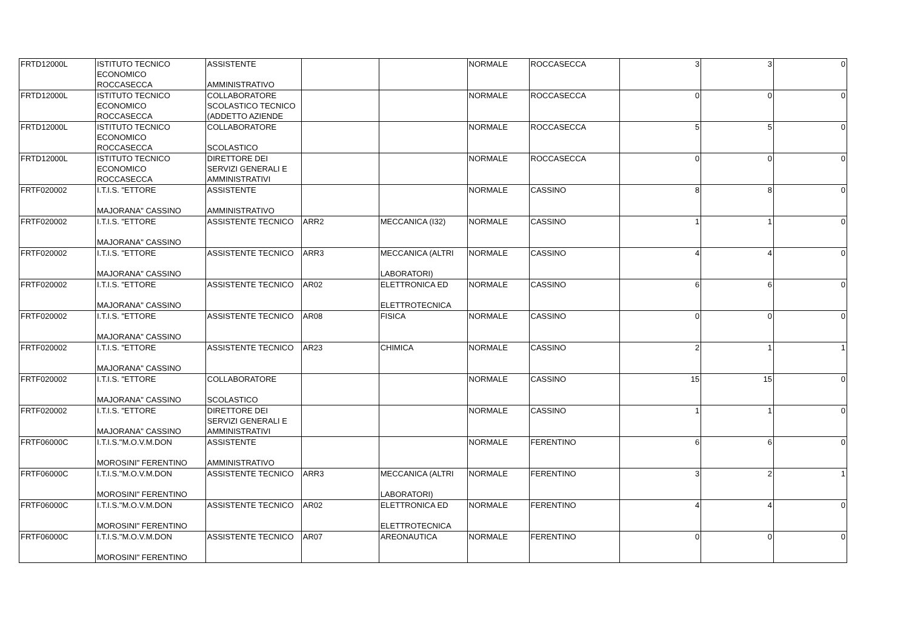| FRTD12000L | ISTITUTO TECNICO ECONOMICO ROCCASECCA | ASSISTENTE AMMINISTRATIVO | | | NORMALE | ROCCASECCA | 3 | 3 | 0 |
| FRTD12000L | ISTITUTO TECNICO ECONOMICO ROCCASECCA | COLLABORATORE SCOLASTICO TECNICO (ADDETTO AZIENDE | | | NORMALE | ROCCASECCA | 0 | 0 | 0 |
| FRTD12000L | ISTITUTO TECNICO ECONOMICO ROCCASECCA | COLLABORATORE SCOLASTICO | | | NORMALE | ROCCASECCA | 5 | 5 | 0 |
| FRTD12000L | ISTITUTO TECNICO ECONOMICO ROCCASECCA | DIRETTORE DEI SERVIZI GENERALI E AMMINISTRATIVI | | | NORMALE | ROCCASECCA | 0 | 0 | 0 |
| FRTF020002 | I.T.I.S. "ETTORE MAJORANA" CASSINO | ASSISTENTE AMMINISTRATIVO | | | NORMALE | CASSINO | 8 | 8 | 0 |
| FRTF020002 | I.T.I.S. "ETTORE MAJORANA" CASSINO | ASSISTENTE TECNICO | ARR2 | MECCANICA (I32) | NORMALE | CASSINO | 1 | 1 | 0 |
| FRTF020002 | I.T.I.S. "ETTORE MAJORANA" CASSINO | ASSISTENTE TECNICO | ARR3 | MECCANICA (ALTRI LABORATORI) | NORMALE | CASSINO | 4 | 4 | 0 |
| FRTF020002 | I.T.I.S. "ETTORE MAJORANA" CASSINO | ASSISTENTE TECNICO | AR02 | ELETTRONICA ED ELETTROTECNICA | NORMALE | CASSINO | 6 | 6 | 0 |
| FRTF020002 | I.T.I.S. "ETTORE MAJORANA" CASSINO | ASSISTENTE TECNICO | AR08 | FISICA | NORMALE | CASSINO | 0 | 0 | 0 |
| FRTF020002 | I.T.I.S. "ETTORE MAJORANA" CASSINO | ASSISTENTE TECNICO | AR23 | CHIMICA | NORMALE | CASSINO | 2 | 1 | 1 |
| FRTF020002 | I.T.I.S. "ETTORE MAJORANA" CASSINO | COLLABORATORE SCOLASTICO | | | NORMALE | CASSINO | 15 | 15 | 0 |
| FRTF020002 | I.T.I.S. "ETTORE MAJORANA" CASSINO | DIRETTORE DEI SERVIZI GENERALI E AMMINISTRATIVI | | | NORMALE | CASSINO | 1 | 1 | 0 |
| FRTF06000C | I.T.I.S."M.O.V.M.DON MOROSINI" FERENTINO | ASSISTENTE AMMINISTRATIVO | | | NORMALE | FERENTINO | 6 | 6 | 0 |
| FRTF06000C | I.T.I.S."M.O.V.M.DON MOROSINI" FERENTINO | ASSISTENTE TECNICO | ARR3 | MECCANICA (ALTRI LABORATORI) | NORMALE | FERENTINO | 3 | 2 | 1 |
| FRTF06000C | I.T.I.S."M.O.V.M.DON MOROSINI" FERENTINO | ASSISTENTE TECNICO | AR02 | ELETTRONICA ED ELETTROTECNICA | NORMALE | FERENTINO | 4 | 4 | 0 |
| FRTF06000C | I.T.I.S."M.O.V.M.DON MOROSINI" FERENTINO | ASSISTENTE TECNICO | AR07 | AREONAUTICA | NORMALE | FERENTINO | 0 | 0 | 0 |